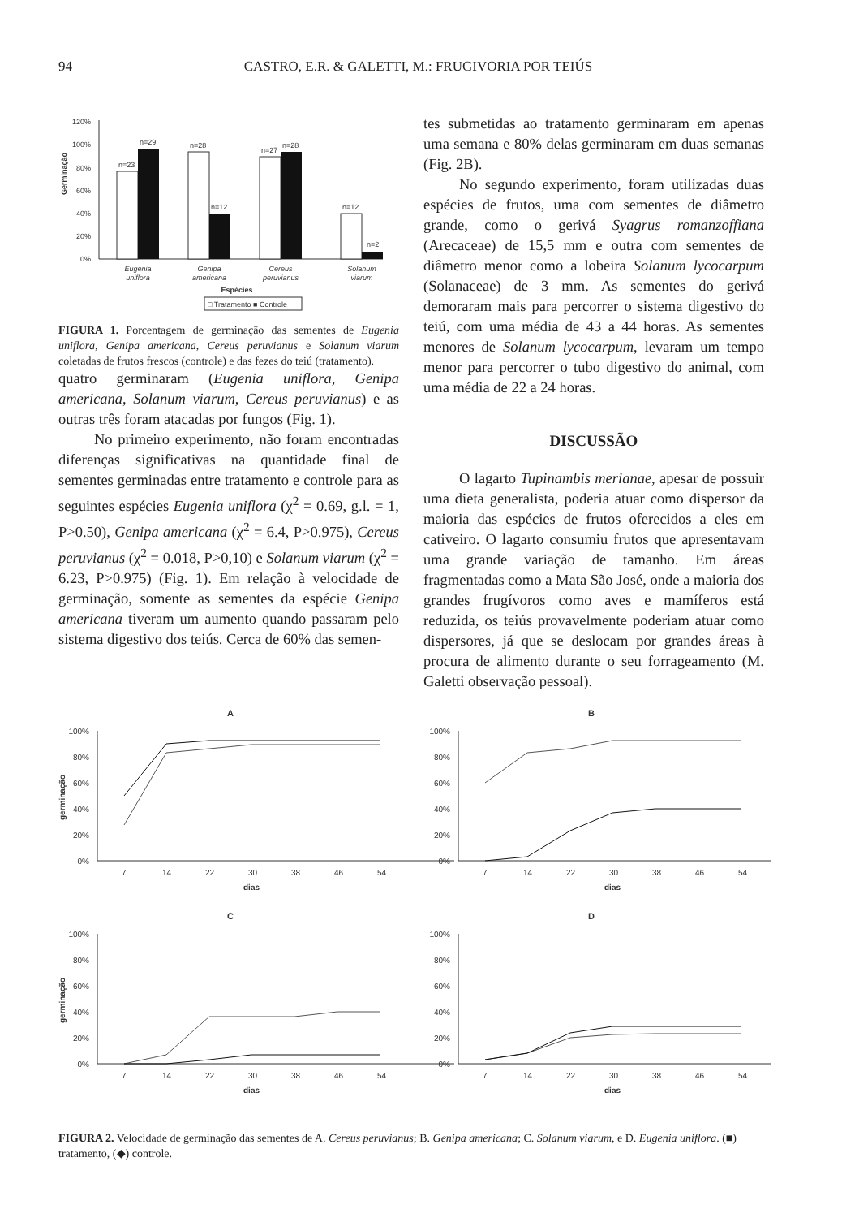94 CASTRO, E.R. & GALETTI, M.: FRUGIVORIA POR TEIÚS
120%
100%
80%
60%
40%
20%
0%
Germinação
n=23
n=29
n=28
n=12
n=27
n=28
n=12
n=2
Eugenia
uniflora
Genipa
americana
Cereus
peruvianus
Solanum
viarum
Espécies
□ Tratamento ■ Controle
FIGURA 1. Porcentagem de germinação das sementes de Eugenia uniflora, Genipa americana, Cereus peruvianus e Solanum viarum coletadas de frutos frescos (controle) e das fezes do teiú (tratamento).
quatro germinaram (Eugenia uniflora, Genipa americana, Solanum viarum, Cereus peruvianus) e as outras três foram atacadas por fungos (Fig. 1).
No primeiro experimento, não foram encontradas diferenças significativas na quantidade final de sementes germinadas entre tratamento e controle para as seguintes espécies Eugenia uniflora (χ<sup>2</sup> = 0.69, g.l. = 1, P>0.50), Genipa americana (χ<sup>2</sup> = 6.4, P>0.975), Cereus peruvianus (χ<sup>2</sup> = 0.018, P>0,10) e Solanum viarum (χ<sup>2</sup> = 6.23, P>0.975) (Fig. 1). Em relação à velocidade de germinação, somente as sementes da espécie Genipa americana tiveram um aumento quando passaram pelo sistema digestivo dos teiús. Cerca de 60% das semen-
tes submetidas ao tratamento germinaram em apenas uma semana e 80% delas germinaram em duas semanas (Fig. 2B).
No segundo experimento, foram utilizadas duas espécies de frutos, uma com sementes de diâmetro grande, como o gerivá Syagrus romanzoffiana (Arecaceae) de 15,5 mm e outra com sementes de diâmetro menor como a lobeira Solanum lycocarpum (Solanaceae) de 3 mm. As sementes do gerivá demoraram mais para percorrer o sistema digestivo do teiú, com uma média de 43 a 44 horas. As sementes menores de Solanum lycocarpum, levaram um tempo menor para percorrer o tubo digestivo do animal, com uma média de 22 a 24 horas.
DISCUSSÃO
O lagarto Tupinambis merianae, apesar de possuir uma dieta generalista, poderia atuar como dispersor da maioria das espécies de frutos oferecidos a eles em cativeiro. O lagarto consumiu frutos que apresentavam uma grande variação de tamanho. Em áreas fragmentadas como a Mata São José, onde a maioria dos grandes frugívoros como aves e mamíferos está reduzida, os teiús provavelmente poderiam atuar como dispersores, já que se deslocam por grandes áreas à procura de alimento durante o seu forrageamento (M. Galetti observação pessoal).
A
100%
80%
60%
40%
20%
0%
7
14
22
30
38
46
54
dias
germinação
B
100%
80%
60%
40%
20%
0%
7
14
22
30
38
46
54
dias
C
100%
80%
60%
40%
20%
0%
7
14
22
30
38
46
54
dias
germinação
D
100%
80%
60%
40%
20%
0%
7
14
22
30
38
46
54
dias
FIGURA 2. Velocidade de germinação das sementes de A. Cereus peruvianus; B. Genipa americana; C. Solanum viarum, e D. Eugenia uniflora. (■) tratamento, (◆) controle.